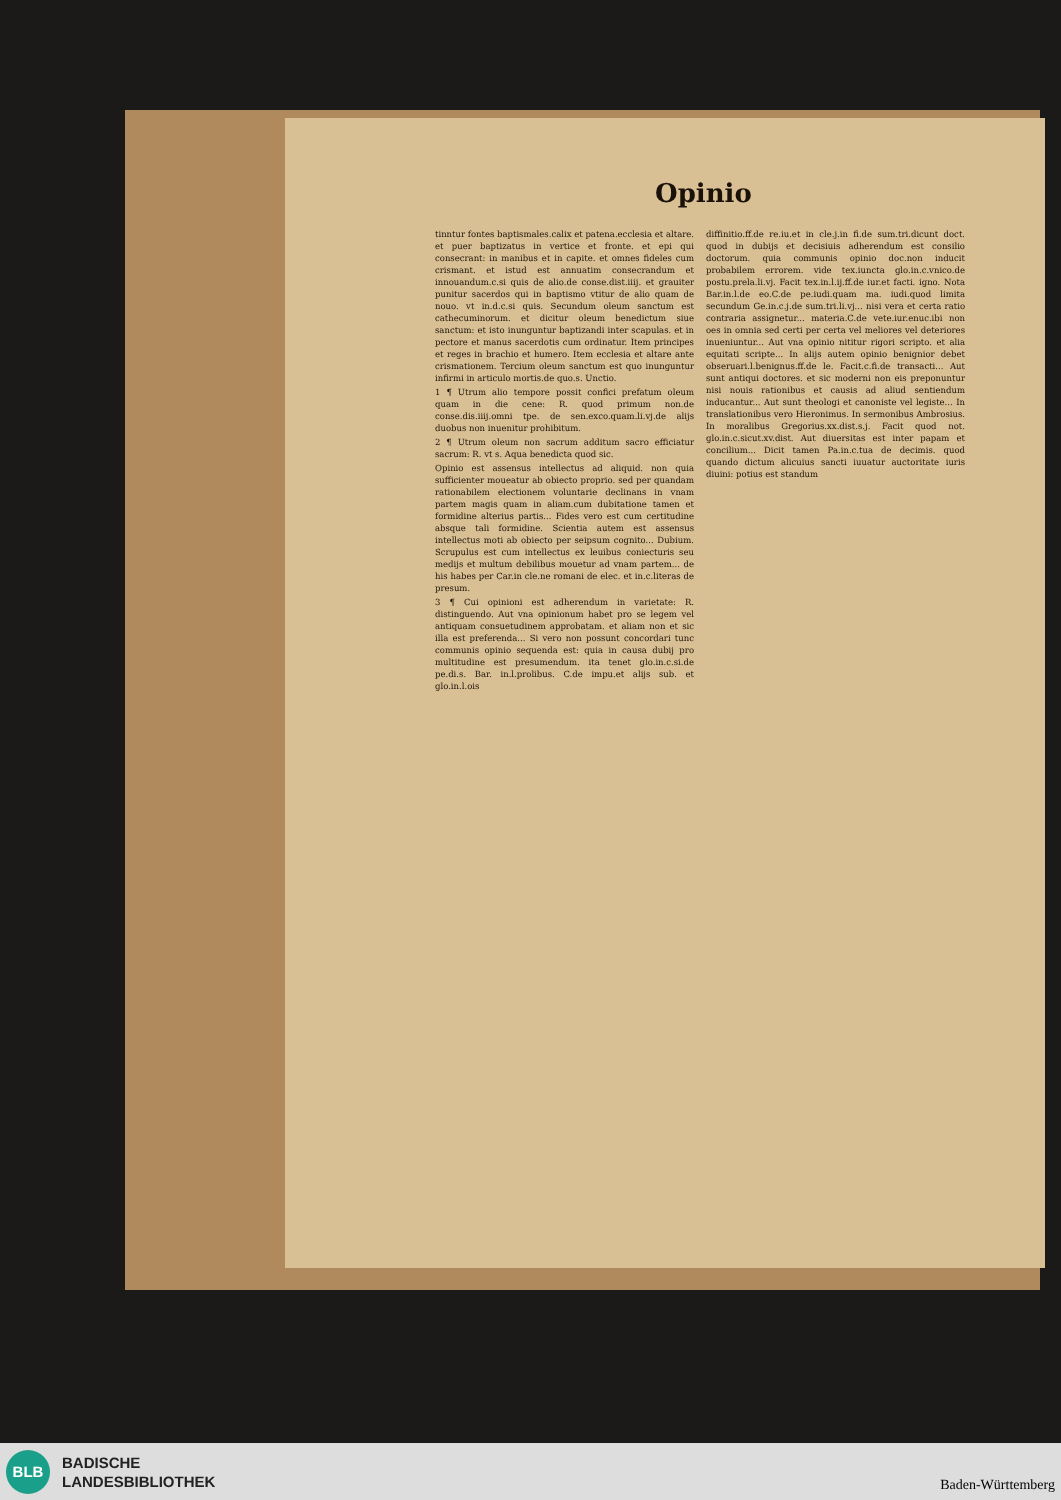Opinio
tinntur fontes baptismales.calix et patena.ecclesia et altare. et puer baptizatus in vertice et fronte. et epi qui consecrant: in manibus et in capite. et omnes fideles cum crismant. et istud est annuatim consecrandum et innouandum.c.si quis de alio.de conse.dist.iiij. et grauiter punitur sacerdos qui in baptismo vtitur de alio quam de nouo. vt in.d.c.si quis. Secundum oleum sanctum est cathecuminorum. et dicitur oleum benedictum siue sanctum: et isto inunguntur baptizandi inter scapulas. et in pectore et manus sacerdotis cum ordinatur. Item principes et reges in brachio et humero. Item ecclesia et altare ante crismationem. Tercium oleum sanctum est quo inunguntur infirmi in articulo mortis.de quo.s. Unctio.
1 ¶ Utrum alio tempore possit confici prefatum oleum quam in die cene: R. quod primum non.de conse.dis.iiij.omni tpe. de sen.exco.quam.li.vj.de alijs duobus non inuenitur prohibitum.
2 ¶ Utrum oleum non sacrum additum sacro efficiatur sacrum: R. vt s. Aqua benedicta quod sic.
Opinio est assensus intellectus ad aliquid. non quia sufficienter moueatur ab obiecto proprio. sed per quandam rationabilem electionem voluntarie declinans in vnam partem magis quam in aliam.cum dubitatione tamen et formidine alterius partis... Fides vero est cum certitudine absque tali formidine. Scientia autem est assensus intellectus moti ab obiecto per seipsum cognito... Dubium. Scrupulus est cum intellectus ex leuibus coniecturis seu medijs et multum debilibus mouetur ad vnam partem... de his habes per Car.in cle.ne romani de elec. et in.c.literas de presum.
3 ¶ Cui opinioni est adherendum in varietate: R. distinguendo. Aut vna opinionum habet pro se legem vel antiquam consuetudinem approbatam. et aliam non et sic illa est preferenda... Si vero non possunt concordari tunc communis opinio sequenda est: quia in causa dubij pro multitudine est presumendum. ita tenet glo.in.c.si.de pe.di.s. Bar. in.l.prolibus. C.de impu.et alijs sub. et glo.in.l.ois
diffinitio.ff.de re.iu.et in cle.j.in fi.de sum.tri.dicunt doct. quod in dubijs et decisiuis adherendum est consilio doctorum. quia communis opinio doc.non inducit probabilem errorem. vide tex.iuncta glo.in.c.vnico.de postu.prela.li.vj. Facit tex.in.l.ij.ff.de iur.et facti. igno. Nota Bar.in.l.de eo.C.de pe.iudi.quam ma. iudi.quod limita secundum Ge.in.c.j.de sum.tri.li.vj... nisi vera et certa ratio contraria assignetur... materia.C.de vete.iur.enuc.ibi non oes in omnia sed certi per certa vel meliores vel deteriores inueniuntur... Aut vna opinio nititur rigori scripto. et alia equitati scripte... In alijs autem opinio benignior debet obseruari.l.benignus.ff.de le. Facit.c.fi.de transacti... Aut sunt antiqui doctores. et sic moderni non eis preponuntur nisi nouis rationibus et causis ad aliud sentiendum inducantur... Aut sunt theologi et canoniste vel legiste... In translationibus vero Hieronimus. In sermonibus Ambrosius. In moralibus Gregorius.xx.dist.s.j. Facit quod not. glo.in.c.sicut.xv.dist. Aut diuersitas est inter papam et concilium... Dicit tamen Pa.in.c.tua de decimis. quod quando dictum alicuius sancti iuuatur auctoritate iuris diuini: potius est standum
BLB
BADISCHE
LANDESBIBLIOTHEK
Baden-Württemberg